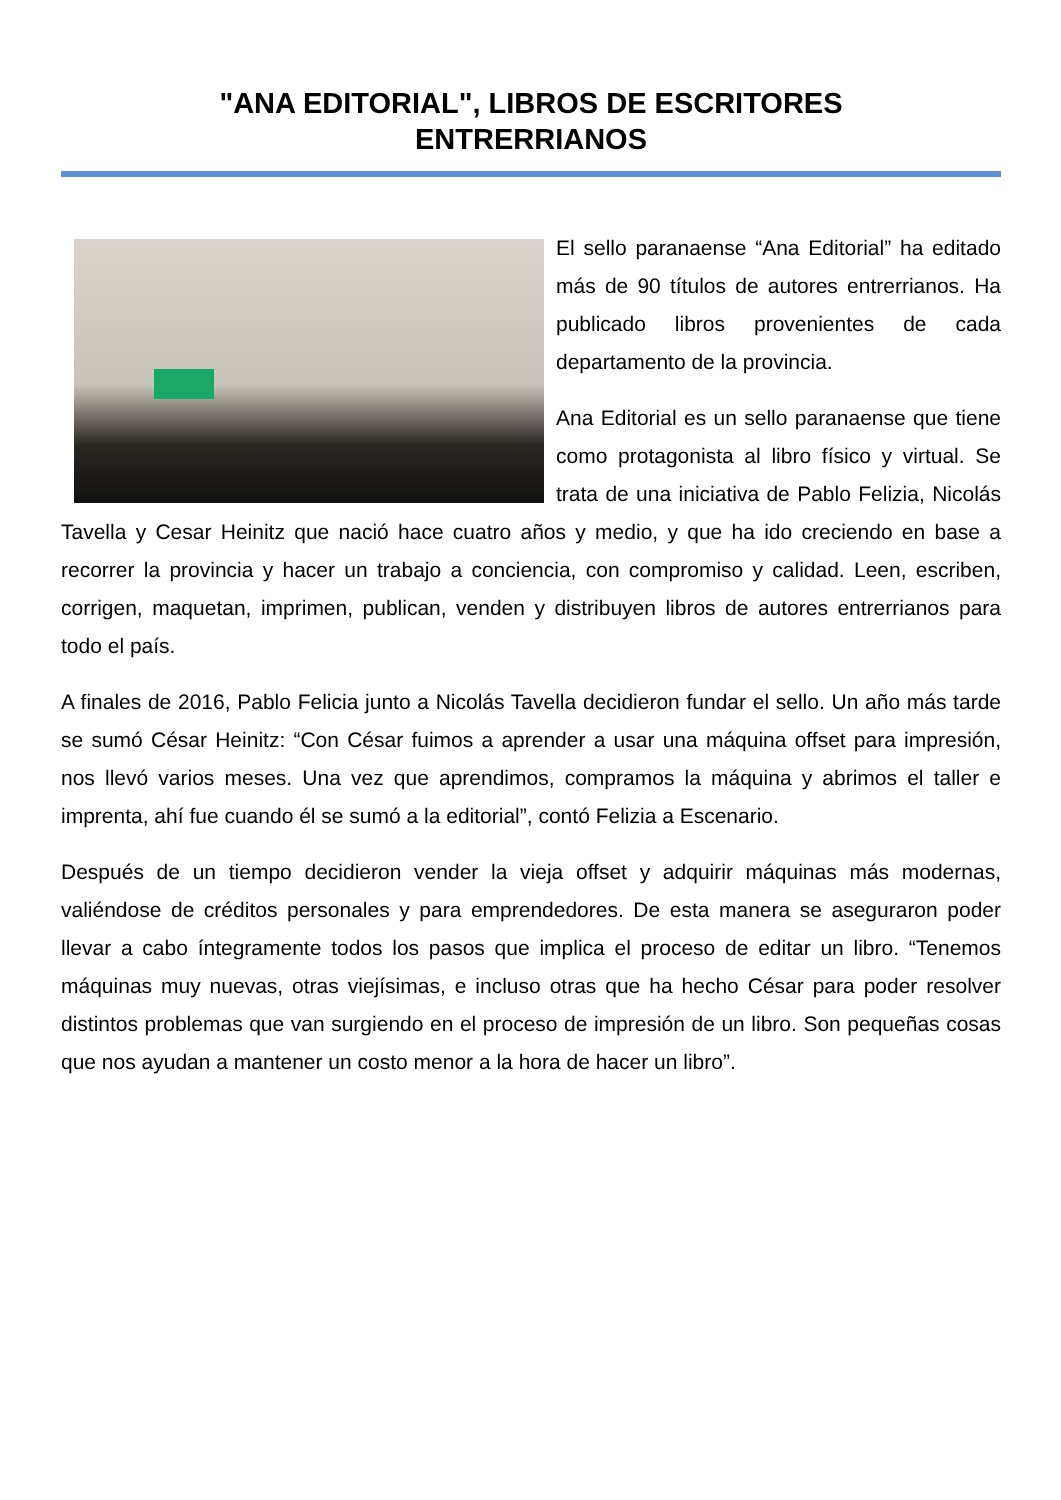"ANA EDITORIAL", LIBROS DE ESCRITORES
ENTRERRIANOS
El sello paranaense “Ana Editorial” ha editado más de 90 títulos de autores entrerrianos. Ha publicado libros provenientes de cada departamento de la provincia.
Ana Editorial es un sello paranaense que tiene como protagonista al libro físico y virtual. Se trata de una iniciativa de Pablo Felizia, Nicolás Tavella y Cesar Heinitz que nació hace cuatro años y medio, y que ha ido creciendo en base a recorrer la provincia y hacer un trabajo a conciencia, con compromiso y calidad. Leen, escriben, corrigen, maquetan, imprimen, publican, venden y distribuyen libros de autores entrerrianos para todo el país.
A finales de 2016, Pablo Felicia junto a Nicolás Tavella decidieron fundar el sello. Un año más tarde se sumó César Heinitz: “Con César fuimos a aprender a usar una máquina offset para impresión, nos llevó varios meses. Una vez que aprendimos, compramos la máquina y abrimos el taller e imprenta, ahí fue cuando él se sumó a la editorial”, contó Felizia a Escenario.
Después de un tiempo decidieron vender la vieja offset y adquirir máquinas más modernas, valiéndose de créditos personales y para emprendedores. De esta manera se aseguraron poder llevar a cabo íntegramente todos los pasos que implica el proceso de editar un libro. “Tenemos máquinas muy nuevas, otras viejísimas, e incluso otras que ha hecho César para poder resolver distintos problemas que van surgiendo en el proceso de impresión de un libro. Son pequeñas cosas que nos ayudan a mantener un costo menor a la hora de hacer un libro”.